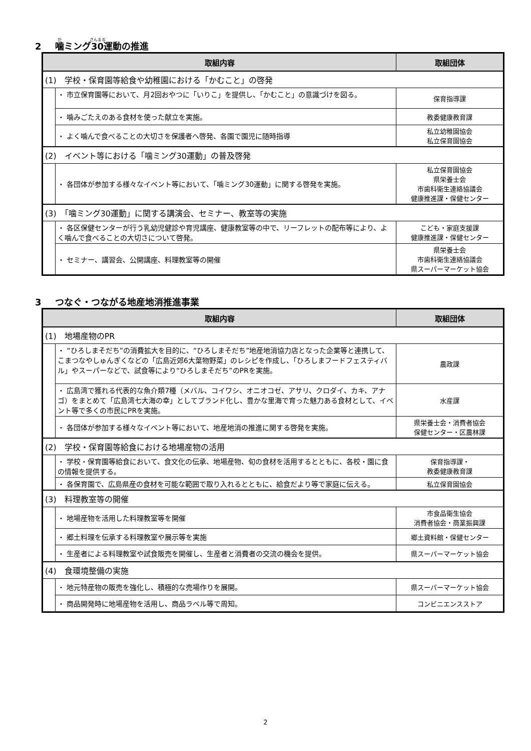2 噛ミング30運動の推進
| 取組内容 | | 取組団体 |
| --- | --- | --- |
| (1) 学校・保育園等給食や幼稚園における「かむこと」の啓発 | | |
| | ・ 市立保育園等において、月2回おやつに「いりこ」を提供し、「かむこと」の意識づけを図る。 | 保育指導課 |
| | ・ 噛みごたえのある食材を使った献立を実施。 | 教委健康教育課 |
| | ・ よく噛んで食べることの大切さを保護者へ啓発、各園で園児に随時指導 | 私立幼稚園協会 私立保育園協会 |
| (2) イベント等における「噛ミング30運動」の普及啓発 | | |
| | ・ 各団体が参加する様々なイベント等において、「噛ミング30運動」に関する啓発を実施。 | 私立保育園協会 県栄養士会 市歯科衛生連絡協議会 健康推進課・保健センター |
| (3) 「噛ミング30運動」に関する講演会、セミナー、教室等の実施 | | |
| | ・ 各区保健センターが行う乳幼児健診や育児講座、健康教室等の中で、リーフレットの配布等により、よく噛んで食べることの大切さについて啓発。 | こども・家庭支援課 健康推進課・保健センター |
| | ・ セミナー、講習会、公開講座、料理教室等の開催 | 県栄養士会 市歯科衛生連絡協議会 県スーパーマーケット協会 |
3 つなぐ・つながる地産地消推進事業
| 取組内容 | | 取組団体 |
| --- | --- | --- |
| (1) 地場産物のPR | | |
| | ・ “ひろしまそだち”の消費拡大を目的に、“ひろしまそだち”地産地消協力店となった企業等と連携して、こまつなやしゅんぎくなどの「広島近郊6大葉物野菜」のレシピを作成し、「ひろしまフードフェスティバル」やスーパーなどで、試食等により“ひろしまそだち”のPRを実施。 | 農政課 |
| | ・ 広島湾で獲れる代表的な魚介類7種（メバル、コイワシ、オニオコゼ、アサリ、クロダイ、カキ、アナゴ）をまとめて「広島湾七大海の幸」としてブランド化し、豊かな里海で育った魅力ある食材として、イベント等で多くの市民にPRを実施。 | 水産課 |
| | ・ 各団体が参加する様々なイベント等において、地産地消の推進に関する啓発を実施。 | 県栄養士会・消費者協会 保健センター・区農林課 |
| (2) 学校・保育園等給食における地場産物の活用 | | |
| | ・ 学校・保育園等給食において、食文化の伝承、地場産物、旬の食材を活用するとともに、各校・園に食の情報を提供する。 | 保育指導課・ 教委健康教育課 |
| | ・ 各保育園で、広島県産の食材を可能な範囲で取り入れるとともに、給食だより等で家庭に伝える。 | 私立保育園協会 |
| (3) 料理教室等の開催 | | |
| | ・ 地場産物を活用した料理教室等を開催 | 市食品衛生協会 消費者協会・商業振興課 |
| | ・ 郷土料理を伝承する料理教室や展示等を実施 | 郷土資料館・保健センター |
| | ・ 生産者による料理教室や試食販売を開催し、生産者と消費者の交流の機会を提供。 | 県スーパーマーケット協会 |
| (4) 食環境整備の実施 | | |
| | ・ 地元特産物の販売を強化し、積極的な売場作りを展開。 | 県スーパーマーケット協会 |
| | ・ 商品開発時に地場産物を活用し、商品ラベル等で周知。 | コンビニエンスストア |
2